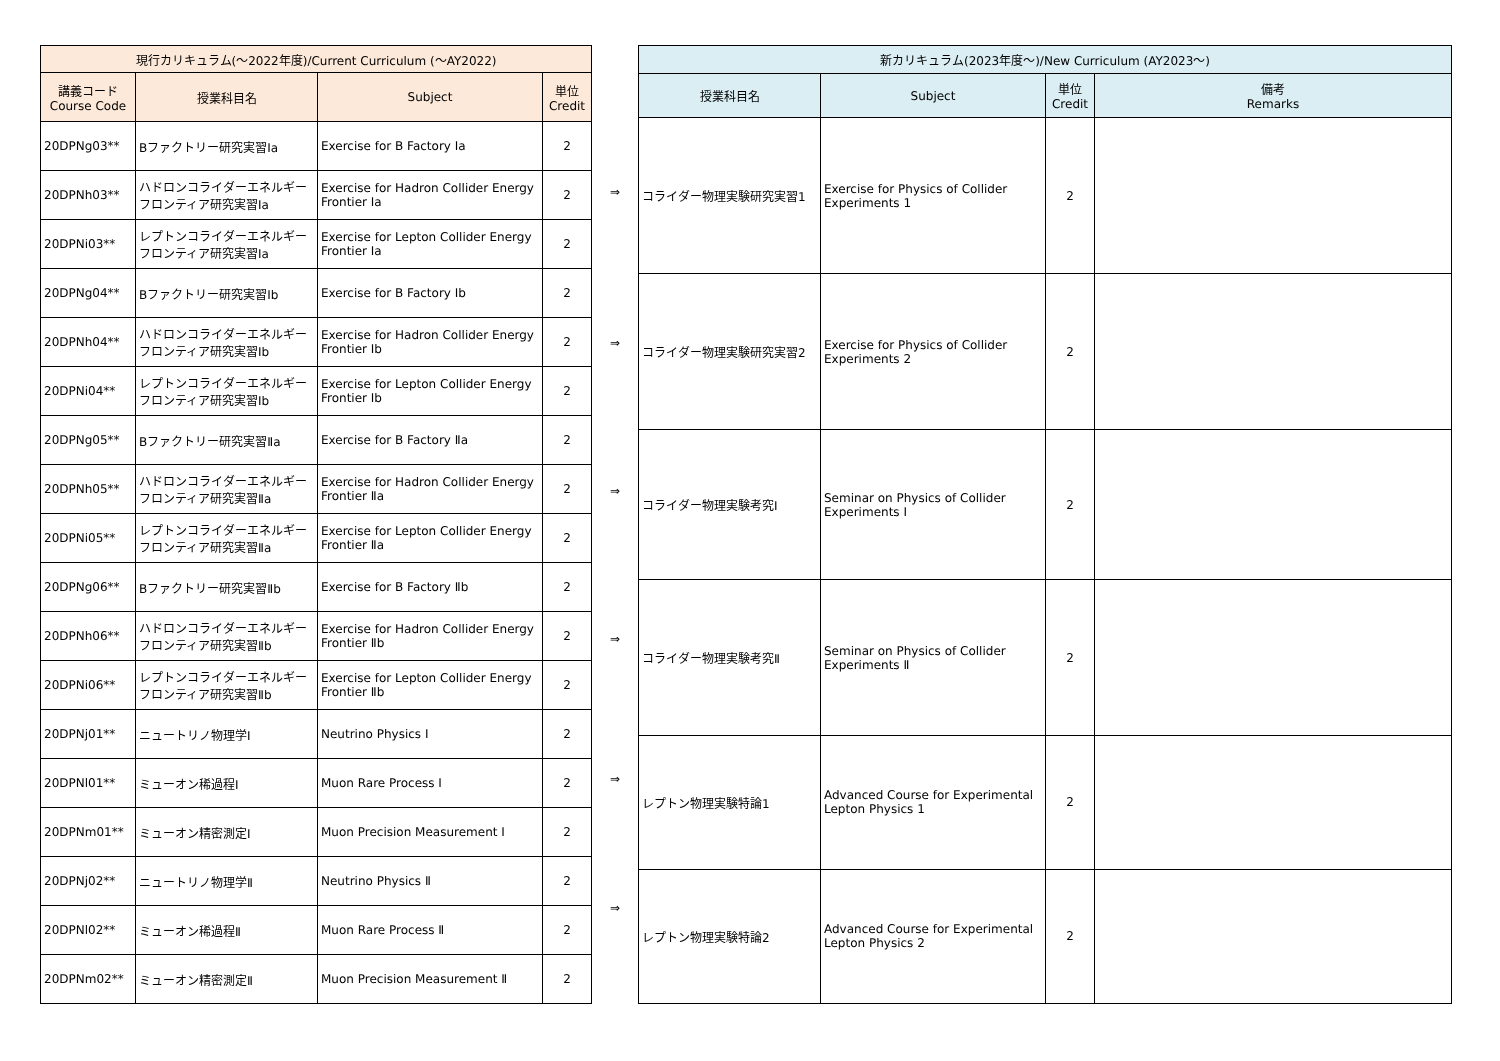| 現行カリキュラム(～2022年度)/Current Curriculum (～AY2022) | | | |
| --- | --- | --- | --- |
| 講義コード Course Code | 授業科目名 | Subject | 単位 Credit |
| 20DPNg03** | Bファクトリー研究実習Ⅰa | Exercise for B Factory Ⅰa | 2 |
| 20DPNh03** | ハドロンコライダーエネルギーフロンティア研究実習Ⅰa | Exercise for Hadron Collider Energy Frontier Ⅰa | 2 |
| 20DPNi03** | レプトンコライダーエネルギーフロンティア研究実習Ⅰa | Exercise for Lepton Collider Energy Frontier Ⅰa | 2 |
| 20DPNg04** | Bファクトリー研究実習Ⅰb | Exercise for B Factory Ⅰb | 2 |
| 20DPNh04** | ハドロンコライダーエネルギーフロンティア研究実習Ⅰb | Exercise for Hadron Collider Energy Frontier Ⅰb | 2 |
| 20DPNi04** | レプトンコライダーエネルギーフロンティア研究実習Ⅰb | Exercise for Lepton Collider Energy Frontier Ⅰb | 2 |
| 20DPNg05** | Bファクトリー研究実習Ⅱa | Exercise for B Factory Ⅱa | 2 |
| 20DPNh05** | ハドロンコライダーエネルギーフロンティア研究実習Ⅱa | Exercise for Hadron Collider Energy Frontier Ⅱa | 2 |
| 20DPNi05** | レプトンコライダーエネルギーフロンティア研究実習Ⅱa | Exercise for Lepton Collider Energy Frontier Ⅱa | 2 |
| 20DPNg06** | Bファクトリー研究実習Ⅱb | Exercise for B Factory Ⅱb | 2 |
| 20DPNh06** | ハドロンコライダーエネルギーフロンティア研究実習Ⅱb | Exercise for Hadron Collider Energy Frontier Ⅱb | 2 |
| 20DPNi06** | レプトンコライダーエネルギーフロンティア研究実習Ⅱb | Exercise for Lepton Collider Energy Frontier Ⅱb | 2 |
| 20DPNj01** | ニュートリノ物理学Ⅰ | Neutrino Physics Ⅰ | 2 |
| 20DPNl01** | ミューオン稀過程Ⅰ | Muon Rare Process Ⅰ | 2 |
| 20DPNm01** | ミューオン精密測定Ⅰ | Muon Precision Measurement Ⅰ | 2 |
| 20DPNj02** | ニュートリノ物理学Ⅱ | Neutrino Physics Ⅱ | 2 |
| 20DPNl02** | ミューオン稀過程Ⅱ | Muon Rare Process Ⅱ | 2 |
| 20DPNm02** | ミューオン精密測定Ⅱ | Muon Precision Measurement Ⅱ | 2 |
⇒
⇒
⇒
⇒
⇒
⇒
| 新カリキュラム(2023年度～)/New Curriculum (AY2023～) | | | |
| --- | --- | --- | --- |
| 授業科目名 | Subject | 単位 Credit | 備考 Remarks |
| コライダー物理実験研究実習1 | Exercise for Physics of Collider Experiments 1 | 2 | |
| コライダー物理実験研究実習2 | Exercise for Physics of Collider Experiments 2 | 2 | |
| コライダー物理実験考究Ⅰ | Seminar on Physics of Collider Experiments Ⅰ | 2 | |
| コライダー物理実験考究Ⅱ | Seminar on Physics of Collider Experiments Ⅱ | 2 | |
| レプトン物理実験特論1 | Advanced Course for Experimental Lepton Physics 1 | 2 | |
| レプトン物理実験特論2 | Advanced Course for Experimental Lepton Physics 2 | 2 | |